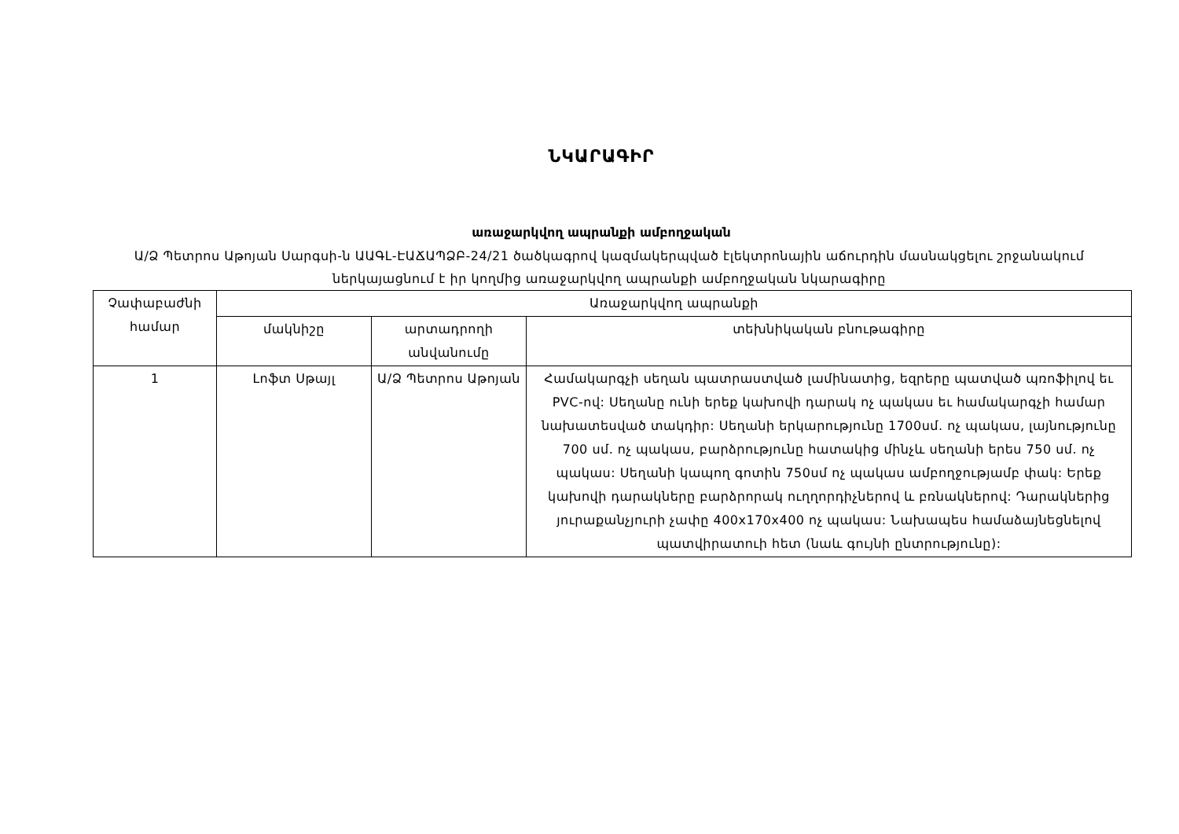ՆԿԱՐԱԳԻՐ
առաջարկվող ապրանքի ամբողջական
Ա/Ձ Պետրոս Աթոյան Սարգսի-ն ԱԱԳԼ-ԷԱՃԱՊՁԲ-24/21 ծածկագրով կազմակերպված էլեկտրոնային աճուրդին մասնակցելու շրջանակում ներկայացնում է իր կողմից առաջարկվող ապրանքի ամբողջական նկարագիրը
| Չափաբաժնի համար | Առաջարկվող ապրանքի | | |
| | մակնիշը | արտադրողի անվանումը | տեխնիկական բնութագիրը |
| 1 | Լոֆտ Սթայլ | Ա/Ձ Պետրոս Աթոյան | Համակարգչի սեղան պատրաստված լամինատից, եզրերը պատված պռոֆիլով եւ PVC-ով: Սեղանը ունի երեք կախովի դարակ ոչ պակաս եւ համակարգչի համար նախատեսված տակդիր: Սեղանի երկարությունը 1700սմ. ոչ պակաս, լայնությունը 700 սմ. ոչ պակաս, բարձրությունը հատակից մինչև սեղանի երես 750 սմ. ոչ պակաս: Սեղանի կապող գոտին 750սմ ոչ պակաս ամբողջությամբ փակ: Երեք կախովի դարակները բարձրորակ ուղղորդիչներով և բռնակներով: Դարակներից յուրաքանչյուրի չափը 400x170x400 ոչ պակաս: Նախապես համաձայնեցնելով պատվիրատուի հետ (նաև գույնի ընտրությունը): |